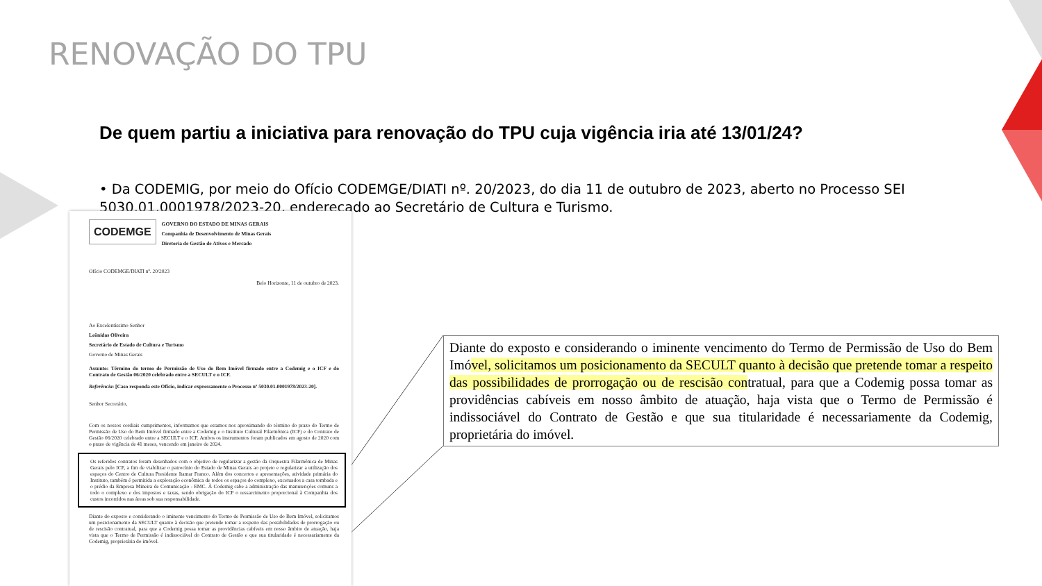RENOVAÇÃO DO TPU
De quem partiu a iniciativa para renovação do TPU cuja vigência iria até 13/01/24?
• Da CODEMIG, por meio do Ofício CODEMGE/DIATI nº. 20/2023, do dia 11 de outubro de 2023, aberto no Processo SEI 5030.01.0001978/2023-20, endereçado ao Secretário de Cultura e Turismo.
CODEMGE GOVERNO DO ESTADO DE MINAS GERAIS
Companhia de Desenvolvimento de Minas Gerais
Diretoria de Gestão de Ativos e Mercado
Ofício CODEMGE/DIATI nº. 20/2023
Belo Horizonte, 11 de outubro de 2023.
Ao Excelentíssimo Senhor
Leônidas Oliveira
Secretário de Estado de Cultura e Turismo
Governo de Minas Gerais
Assunto: Término do termo de Permissão de Uso do Bem Imóvel firmado entre a Codemig e o ICF e do Contrato de Gestão 06/2020 celebrado entre a SECULT e o ICF.
Referência: [Caso responda este Ofício, indicar expressamente o Processo nº 5030.01.0001978/2023-20].
Senhor Secretário,
Com os nossos cordiais cumprimentos, informamos que estamos nos aproximando do término do prazo do Termo de Permissão de Uso do Bem Imóvel firmado entre a Codemig e o Instituto Cultural Filarmônica (ICF) e do Contrato de Gestão 06/2020 celebrado entre a SECULT e o ICF. Ambos os instrumentos foram publicados em agosto de 2020 com o prazo de vigência de 41 meses, vencendo em janeiro de 2024.
Os referidos contratos foram desenhados com o objetivo de regularizar a gestão da Orquestra Filarmônica de Minas Gerais pelo ICF, a fim de viabilizar o patrocínio do Estado de Minas Gerais ao projeto e regularizar a utilização dos espaços do Centro de Cultura Presidente Itamar Franco. Além dos concertos e apresentações, atividade primária do Instituto, também é permitida a exploração econômica de todos os espaços do complexo, excetuados a casa tombada e o prédio da Empresa Mineira de Comunicação - EMC. À Codemig cabe a administração das manutenções comuns a todo o complexo e dos impostos e taxas, sendo obrigação do ICF o ressarcimento proporcional à Companhia dos custos incorridos nas áreas sob sua responsabilidade.
Diante do exposto e considerando o iminente vencimento do Termo de Permissão de Uso do Bem Imóvel, solicitamos um posicionamento da SECULT quanto à decisão que pretende tomar a respeito das possibilidades de prorrogação ou de rescisão contratual, para que a Codemig possa tomar as providências cabíveis em nosso âmbito de atuação, haja vista que o Termo de Permissão é indissociável do Contrato de Gestão e que sua titularidade é necessariamente da Codemig, proprietária do imóvel.
Diante do exposto e considerando o iminente vencimento do Termo de Permissão de Uso do Bem Imóvel, solicitamos um posicionamento da SECULT quanto à decisão que pretende tomar a respeito das possibilidades de prorrogação ou de rescisão contratual, para que a Codemig possa tomar as providências cabíveis em nosso âmbito de atuação, haja vista que o Termo de Permissão é indissociável do Contrato de Gestão e que sua titularidade é necessariamente da Codemig, proprietária do imóvel.